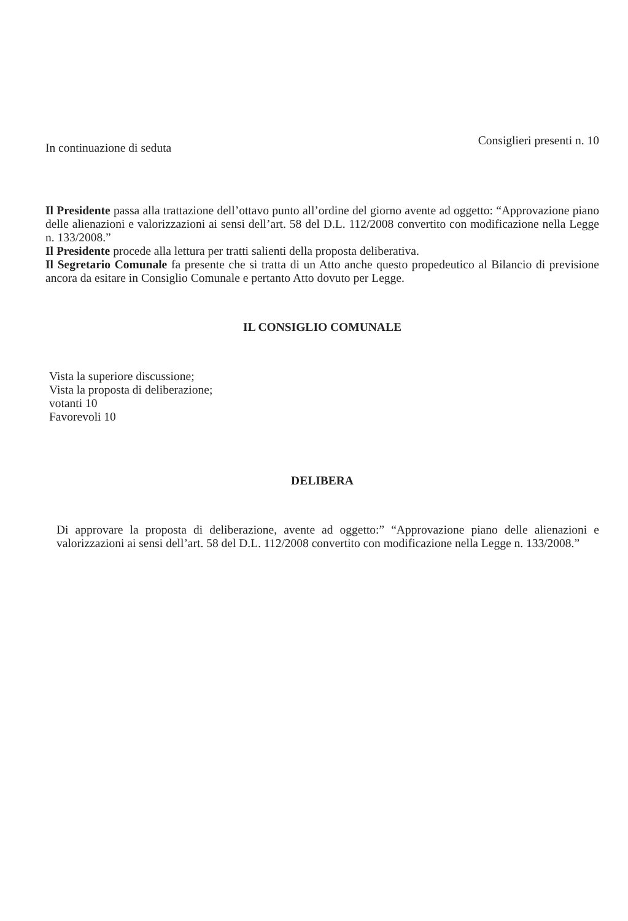In continuazione di seduta Consiglieri presenti n. 10
Il Presidente passa alla trattazione dell’ottavo punto all’ordine del giorno avente ad oggetto: “Approvazione piano delle alienazioni e valorizzazioni ai sensi dell’art. 58 del D.L. 112/2008 convertito con modificazione nella Legge n. 133/2008.”
Il Presidente procede alla lettura per tratti salienti della proposta deliberativa.
Il Segretario Comunale fa presente che si tratta di un Atto anche questo propedeutico al Bilancio di previsione ancora da esitare in Consiglio Comunale e pertanto Atto dovuto per Legge.
IL CONSIGLIO COMUNALE
Vista la superiore discussione;
Vista la proposta di deliberazione;
votanti 10
Favorevoli 10
DELIBERA
Di approvare la proposta di deliberazione, avente ad oggetto:” “Approvazione piano delle alienazioni e valorizzazioni ai sensi dell’art. 58 del D.L. 112/2008 convertito con modificazione nella Legge n. 133/2008.”